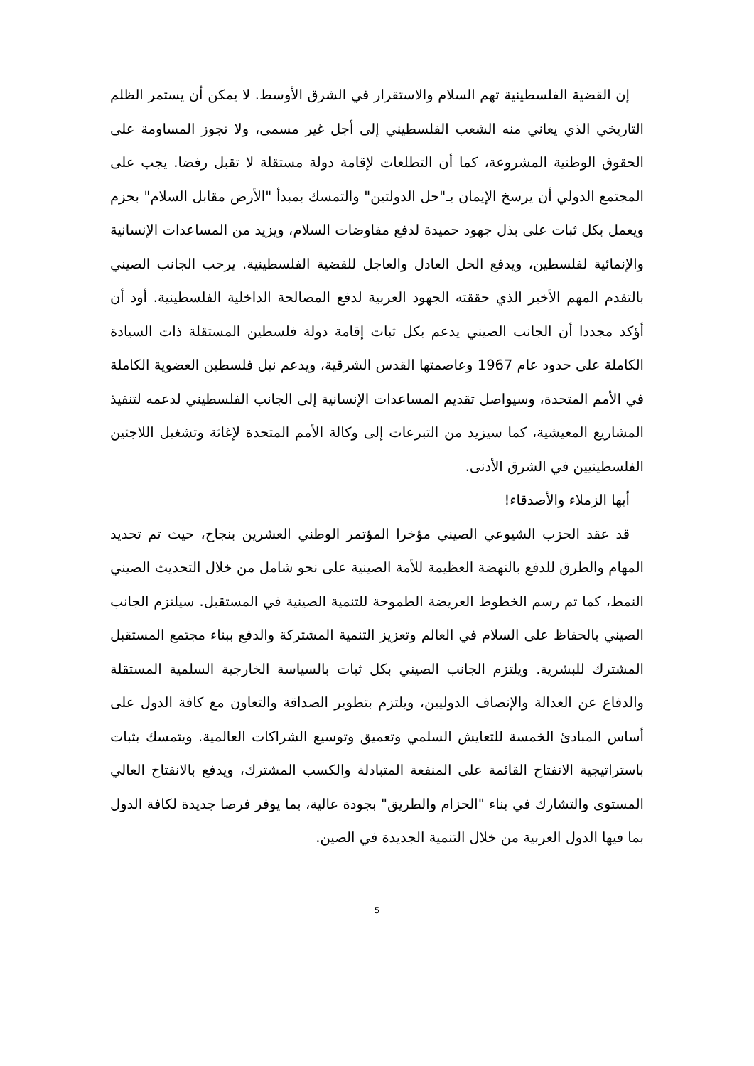إن القضية الفلسطينية تهم السلام والاستقرار في الشرق الأوسط. لا يمكن أن يستمر الظلم التاريخي الذي يعاني منه الشعب الفلسطيني إلى أجل غير مسمى، ولا تجوز المساومة على الحقوق الوطنية المشروعة، كما أن التطلعات لإقامة دولة مستقلة لا تقبل رفضا. يجب على المجتمع الدولي أن يرسخ الإيمان بـ"حل الدولتين" والتمسك بمبدأ "الأرض مقابل السلام" بحزم ويعمل بكل ثبات على بذل جهود حميدة لدفع مفاوضات السلام، ويزيد من المساعدات الإنسانية والإنمائية لفلسطين، ويدفع الحل العادل والعاجل للقضية الفلسطينية. يرحب الجانب الصيني بالتقدم المهم الأخير الذي حققته الجهود العربية لدفع المصالحة الداخلية الفلسطينية. أود أن أؤكد مجددا أن الجانب الصيني يدعم بكل ثبات إقامة دولة فلسطين المستقلة ذات السيادة الكاملة على حدود عام 1967 وعاصمتها القدس الشرقية، ويدعم نيل فلسطين العضوية الكاملة في الأمم المتحدة، وسيواصل تقديم المساعدات الإنسانية إلى الجانب الفلسطيني لدعمه لتنفيذ المشاريع المعيشية، كما سيزيد من التبرعات إلى وكالة الأمم المتحدة لإغاثة وتشغيل اللاجئين الفلسطينيين في الشرق الأدنى.
أيها الزملاء والأصدقاء!
قد عقد الحزب الشيوعي الصيني مؤخرا المؤتمر الوطني العشرين بنجاح، حيث تم تحديد المهام والطرق للدفع بالنهضة العظيمة للأمة الصينية على نحو شامل من خلال التحديث الصيني النمط، كما تم رسم الخطوط العريضة الطموحة للتنمية الصينية في المستقبل. سيلتزم الجانب الصيني بالحفاظ على السلام في العالم وتعزيز التنمية المشتركة والدفع ببناء مجتمع المستقبل المشترك للبشرية. ويلتزم الجانب الصيني بكل ثبات بالسياسة الخارجية السلمية المستقلة والدفاع عن العدالة والإنصاف الدوليين، ويلتزم بتطوير الصداقة والتعاون مع كافة الدول على أساس المبادئ الخمسة للتعايش السلمي وتعميق وتوسيع الشراكات العالمية. ويتمسك بثبات باستراتيجية الانفتاح القائمة على المنفعة المتبادلة والكسب المشترك، ويدفع بالانفتاح العالي المستوى والتشارك في بناء "الحزام والطريق" بجودة عالية، بما يوفر فرصا جديدة لكافة الدول بما فيها الدول العربية من خلال التنمية الجديدة في الصين.
5